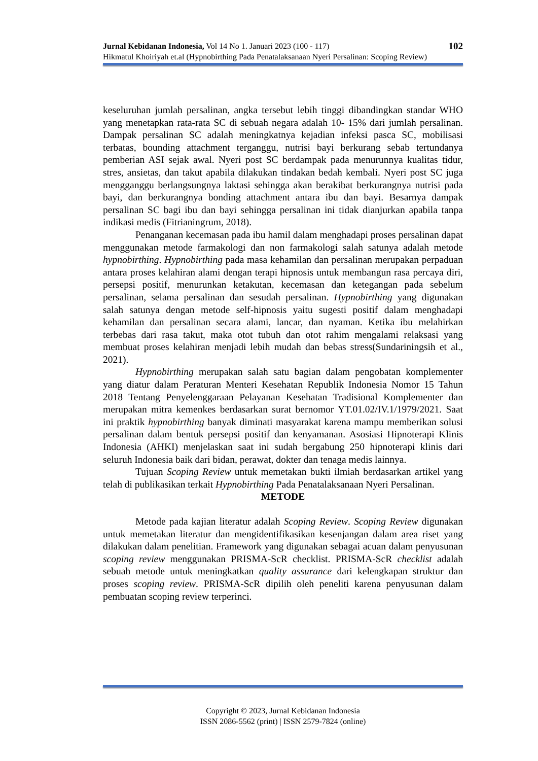Jurnal Kebidanan Indonesia, Vol 14 No 1. Januari 2023 (100 - 117) 102
Hikmatul Khoiriyah et.al (Hypnobirthing Pada Penatalaksanaan Nyeri Persalinan: Scoping Review)
keseluruhan jumlah persalinan, angka tersebut lebih tinggi dibandingkan standar WHO yang menetapkan rata-rata SC di sebuah negara adalah 10- 15% dari jumlah persalinan. Dampak persalinan SC adalah meningkatnya kejadian infeksi pasca SC, mobilisasi terbatas, bounding attachment terganggu, nutrisi bayi berkurang sebab tertundanya pemberian ASI sejak awal. Nyeri post SC berdampak pada menurunnya kualitas tidur, stres, ansietas, dan takut apabila dilakukan tindakan bedah kembali. Nyeri post SC juga mengganggu berlangsungnya laktasi sehingga akan berakibat berkurangnya nutrisi pada bayi, dan berkurangnya bonding attachment antara ibu dan bayi. Besarnya dampak persalinan SC bagi ibu dan bayi sehingga persalinan ini tidak dianjurkan apabila tanpa indikasi medis (Fitrianingrum, 2018).
Penanganan kecemasan pada ibu hamil dalam menghadapi proses persalinan dapat menggunakan metode farmakologi dan non farmakologi salah satunya adalah metode hypnobirthing. Hypnobirthing pada masa kehamilan dan persalinan merupakan perpaduan antara proses kelahiran alami dengan terapi hipnosis untuk membangun rasa percaya diri, persepsi positif, menurunkan ketakutan, kecemasan dan ketegangan pada sebelum persalinan, selama persalinan dan sesudah persalinan. Hypnobirthing yang digunakan salah satunya dengan metode self-hipnosis yaitu sugesti positif dalam menghadapi kehamilan dan persalinan secara alami, lancar, dan nyaman. Ketika ibu melahirkan terbebas dari rasa takut, maka otot tubuh dan otot rahim mengalami relaksasi yang membuat proses kelahiran menjadi lebih mudah dan bebas stress(Sundariningsih et al., 2021).
Hypnobirthing merupakan salah satu bagian dalam pengobatan komplementer yang diatur dalam Peraturan Menteri Kesehatan Republik Indonesia Nomor 15 Tahun 2018 Tentang Penyelenggaraan Pelayanan Kesehatan Tradisional Komplementer dan merupakan mitra kemenkes berdasarkan surat bernomor YT.01.02/IV.1/1979/2021. Saat ini praktik hypnobirthing banyak diminati masyarakat karena mampu memberikan solusi persalinan dalam bentuk persepsi positif dan kenyamanan. Asosiasi Hipnoterapi Klinis Indonesia (AHKI) menjelaskan saat ini sudah bergabung 250 hipnoterapi klinis dari seluruh Indonesia baik dari bidan, perawat, dokter dan tenaga medis lainnya.
Tujuan Scoping Review untuk memetakan bukti ilmiah berdasarkan artikel yang telah di publikasikan terkait Hypnobirthing Pada Penatalaksanaan Nyeri Persalinan.
METODE
Metode pada kajian literatur adalah Scoping Review. Scoping Review digunakan untuk memetakan literatur dan mengidentifikasikan kesenjangan dalam area riset yang dilakukan dalam penelitian. Framework yang digunakan sebagai acuan dalam penyusunan scoping review menggunakan PRISMA-ScR checklist. PRISMA-ScR checklist adalah sebuah metode untuk meningkatkan quality assurance dari kelengkapan struktur dan proses scoping review. PRISMA-ScR dipilih oleh peneliti karena penyusunan dalam pembuatan scoping review terperinci.
Copyright © 2023, Jurnal Kebidanan Indonesia
ISSN 2086-5562 (print) | ISSN 2579-7824 (online)